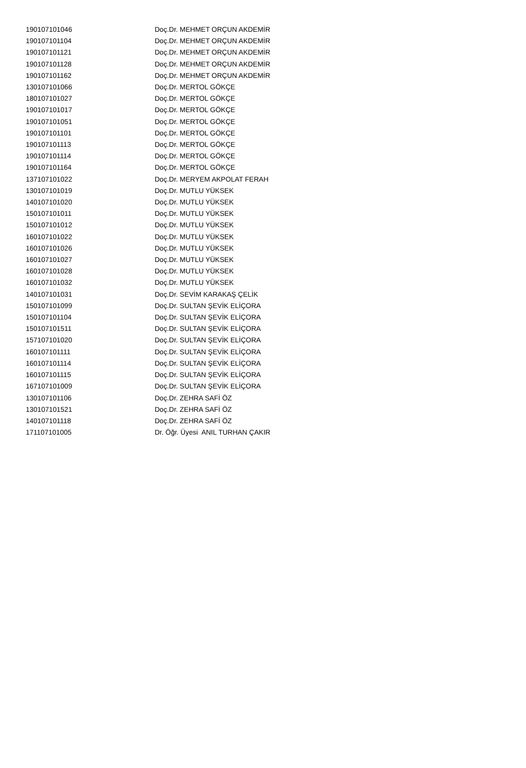| 190107101046 | Doç.Dr. MEHMET ORÇUN AKDEMİR |
| 190107101104 | Doç.Dr. MEHMET ORÇUN AKDEMİR |
| 190107101121 | Doç.Dr. MEHMET ORÇUN AKDEMİR |
| 190107101128 | Doç.Dr. MEHMET ORÇUN AKDEMİR |
| 190107101162 | Doç.Dr. MEHMET ORÇUN AKDEMİR |
| 130107101066 | Doç.Dr. MERTOL GÖKÇE |
| 180107101027 | Doç.Dr. MERTOL GÖKÇE |
| 190107101017 | Doç.Dr. MERTOL GÖKÇE |
| 190107101051 | Doç.Dr. MERTOL GÖKÇE |
| 190107101101 | Doç.Dr. MERTOL GÖKÇE |
| 190107101113 | Doç.Dr. MERTOL GÖKÇE |
| 190107101114 | Doç.Dr. MERTOL GÖKÇE |
| 190107101164 | Doç.Dr. MERTOL GÖKÇE |
| 137107101022 | Doç.Dr. MERYEM AKPOLAT FERAH |
| 130107101019 | Doç.Dr. MUTLU YÜKSEK |
| 140107101020 | Doç.Dr. MUTLU YÜKSEK |
| 150107101011 | Doç.Dr. MUTLU YÜKSEK |
| 150107101012 | Doç.Dr. MUTLU YÜKSEK |
| 160107101022 | Doç.Dr. MUTLU YÜKSEK |
| 160107101026 | Doç.Dr. MUTLU YÜKSEK |
| 160107101027 | Doç.Dr. MUTLU YÜKSEK |
| 160107101028 | Doç.Dr. MUTLU YÜKSEK |
| 160107101032 | Doç.Dr. MUTLU YÜKSEK |
| 140107101031 | Doç.Dr. SEVİM KARAKAŞ ÇELİK |
| 150107101099 | Doç.Dr. SULTAN ŞEVİK ELİÇORA |
| 150107101104 | Doç.Dr. SULTAN ŞEVİK ELİÇORA |
| 150107101511 | Doç.Dr. SULTAN ŞEVİK ELİÇORA |
| 157107101020 | Doç.Dr. SULTAN ŞEVİK ELİÇORA |
| 160107101111 | Doç.Dr. SULTAN ŞEVİK ELİÇORA |
| 160107101114 | Doç.Dr. SULTAN ŞEVİK ELİÇORA |
| 160107101115 | Doç.Dr. SULTAN ŞEVİK ELİÇORA |
| 167107101009 | Doç.Dr. SULTAN ŞEVİK ELİÇORA |
| 130107101106 | Doç.Dr. ZEHRA SAFİ ÖZ |
| 130107101521 | Doç.Dr. ZEHRA SAFİ ÖZ |
| 140107101118 | Doç.Dr. ZEHRA SAFİ ÖZ |
| 171107101005 | Dr. Öğr. Üyesi ANIL TURHAN ÇAKIR |